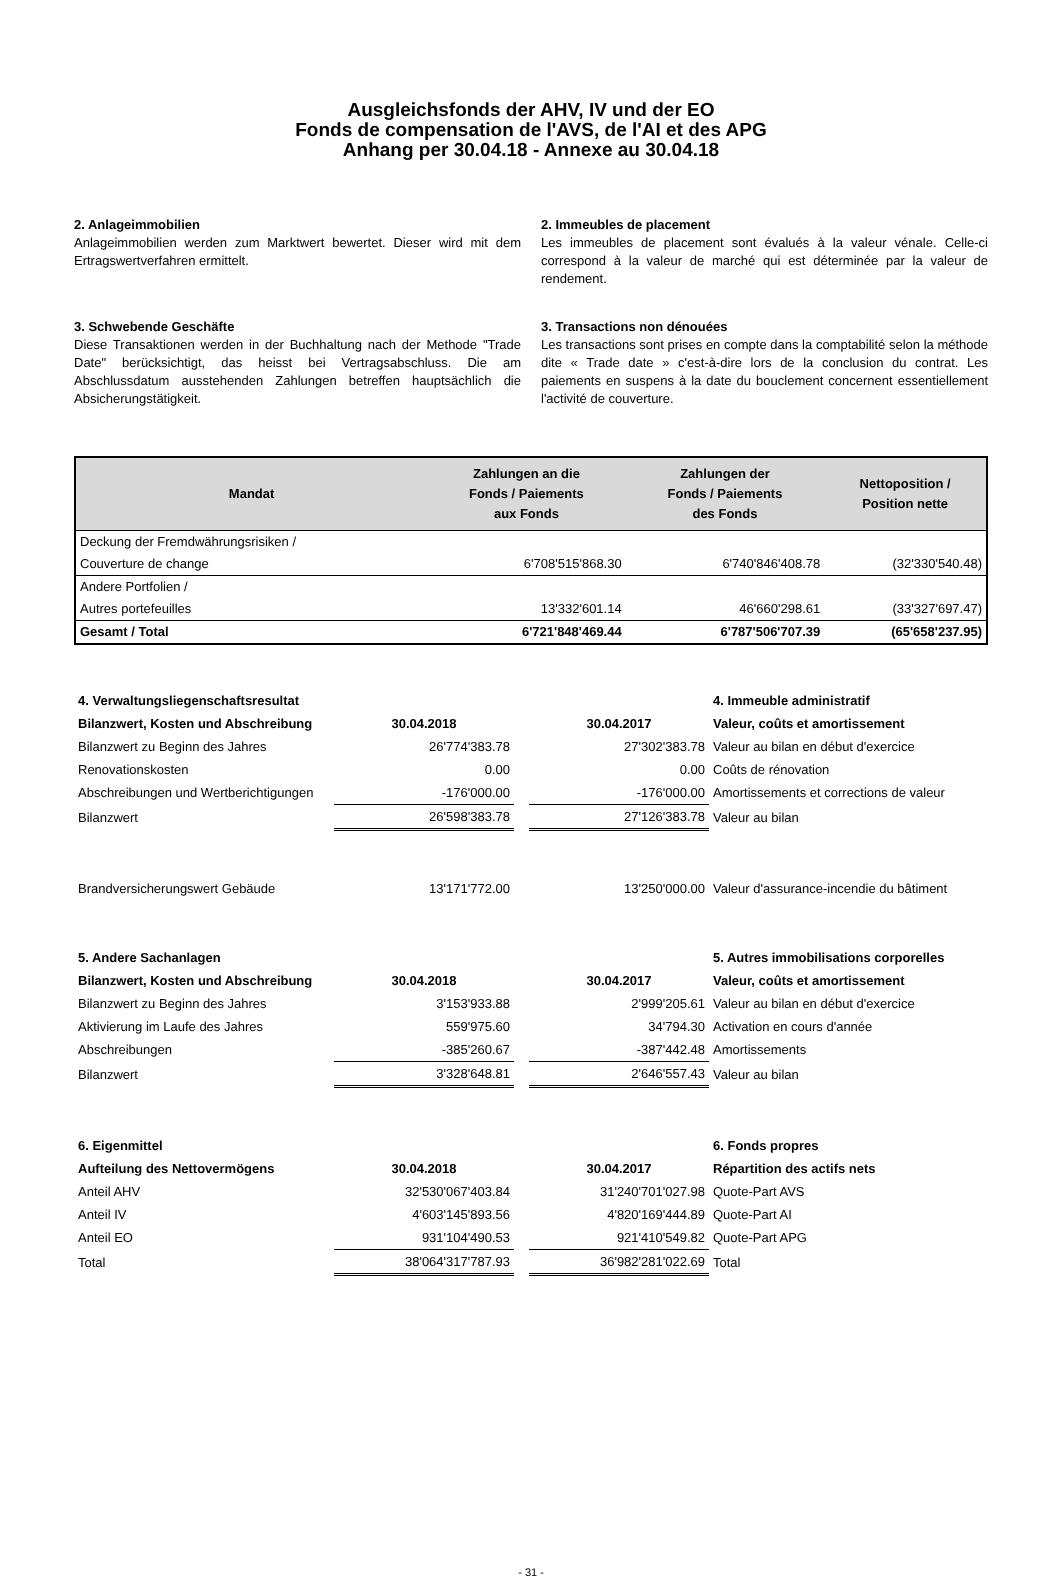Ausgleichsfonds der AHV, IV und der EO
Fonds de compensation de l'AVS, de l'AI et des APG
Anhang per 30.04.18 - Annexe au 30.04.18
2. Anlageimmobilien
Anlageimmobilien werden zum Marktwert bewertet. Dieser wird mit dem Ertragswertverfahren ermittelt.
2. Immeubles de placement
Les immeubles de placement sont évalués à la valeur vénale. Celle-ci correspond à la valeur de marché qui est déterminée par la valeur de rendement.
3. Schwebende Geschäfte
Diese Transaktionen werden in der Buchhaltung nach der Methode "Trade Date" berücksichtigt, das heisst bei Vertragsabschluss. Die am Abschlussdatum ausstehenden Zahlungen betreffen hauptsächlich die Absicherungstätigkeit.
3. Transactions non dénouées
Les transactions sont prises en compte dans la comptabilité selon la méthode dite « Trade date » c'est-à-dire lors de la conclusion du contrat. Les paiements en suspens à la date du bouclement concernent essentiellement l'activité de couverture.
| Mandat | Zahlungen an die Fonds / Paiements aux Fonds | Zahlungen der Fonds / Paiements des Fonds | Nettoposition / Position nette |
| --- | --- | --- | --- |
| Deckung der Fremdwährungsrisiken / | | | |
| Couverture de change | 6'708'515'868.30 | 6'740'846'408.78 | (32'330'540.48) |
| Andere Portfolien / | | | |
| Autres portefeuilles | 13'332'601.14 | 46'660'298.61 | (33'327'697.47) |
| Gesamt / Total | 6'721'848'469.44 | 6'787'506'707.39 | (65'658'237.95) |
| 4. Verwaltungsliegenschaftsresultat | | | | 4. Immeuble administratif |
| Bilanzwert, Kosten und Abschreibung | 30.04.2018 | | 30.04.2017 | Valeur, coûts et amortissement |
| Bilanzwert zu Beginn des Jahres | 26'774'383.78 | | 27'302'383.78 | Valeur au bilan en début d'exercice |
| Renovationskosten | 0.00 | | 0.00 | Coûts de rénovation |
| Abschreibungen und Wertberichtigungen | -176'000.00 | | -176'000.00 | Amortissements et corrections de valeur |
| Bilanzwert | 26'598'383.78 | | 27'126'383.78 | Valeur au bilan |
| Brandversicherungswert Gebäude | 13'171'772.00 | | 13'250'000.00 | Valeur d'assurance-incendie du bâtiment |
| 5. Andere Sachanlagen | | | | 5. Autres immobilisations corporelles |
| Bilanzwert, Kosten und Abschreibung | 30.04.2018 | | 30.04.2017 | Valeur, coûts et amortissement |
| Bilanzwert zu Beginn des Jahres | 3'153'933.88 | | 2'999'205.61 | Valeur au bilan en début d'exercice |
| Aktivierung im Laufe des Jahres | 559'975.60 | | 34'794.30 | Activation en cours d'année |
| Abschreibungen | -385'260.67 | | -387'442.48 | Amortissements |
| Bilanzwert | 3'328'648.81 | | 2'646'557.43 | Valeur au bilan |
| 6. Eigenmittel | | | | 6. Fonds propres |
| Aufteilung des Nettovermögens | 30.04.2018 | | 30.04.2017 | Répartition des actifs nets |
| Anteil AHV | 32'530'067'403.84 | | 31'240'701'027.98 | Quote-Part AVS |
| Anteil IV | 4'603'145'893.56 | | 4'820'169'444.89 | Quote-Part AI |
| Anteil EO | 931'104'490.53 | | 921'410'549.82 | Quote-Part APG |
| Total | 38'064'317'787.93 | | 36'982'281'022.69 | Total |
- 31 -